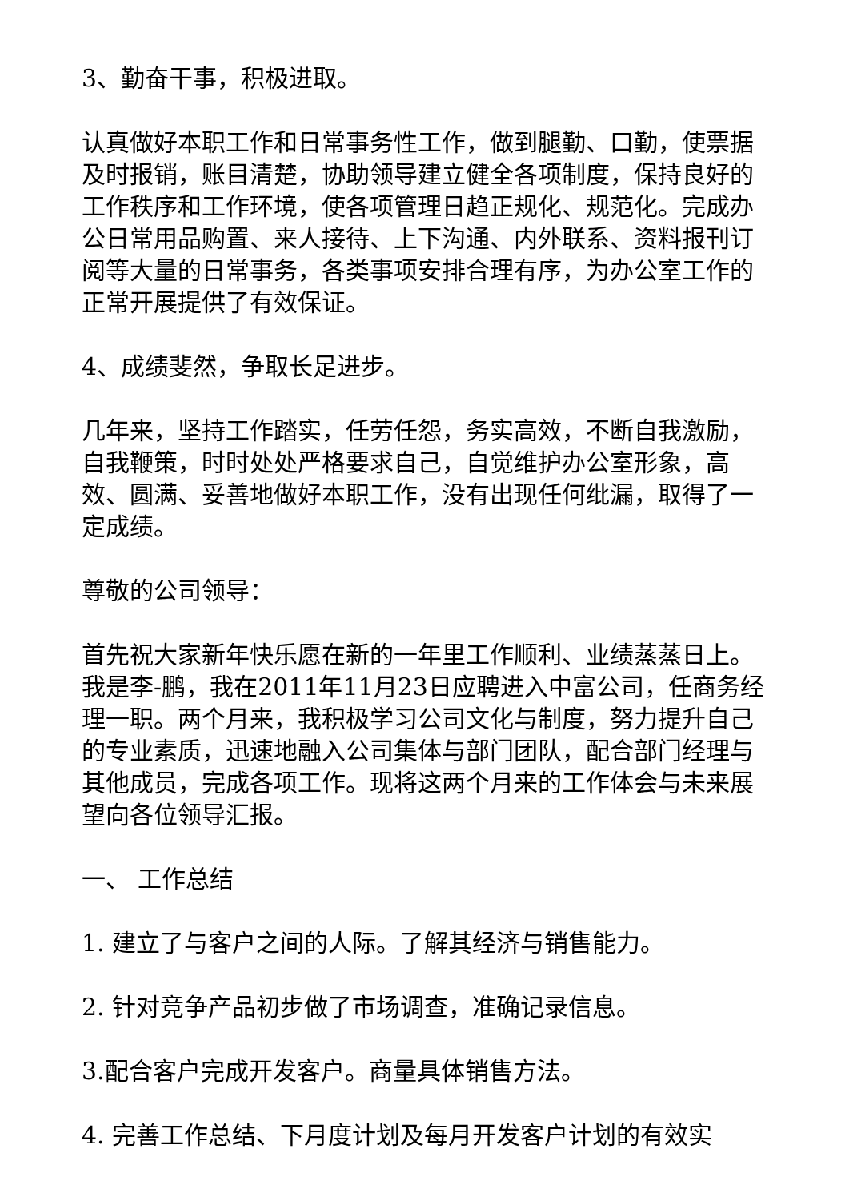3、勤奋干事，积极进取。
认真做好本职工作和日常事务性工作，做到腿勤、口勤，使票据及时报销，账目清楚，协助领导建立健全各项制度，保持良好的工作秩序和工作环境，使各项管理日趋正规化、规范化。完成办公日常用品购置、来人接待、上下沟通、内外联系、资料报刊订阅等大量的日常事务，各类事项安排合理有序，为办公室工作的正常开展提供了有效保证。
4、成绩斐然，争取长足进步。
几年来，坚持工作踏实，任劳任怨，务实高效，不断自我激励，自我鞭策，时时处处严格要求自己，自觉维护办公室形象，高效、圆满、妥善地做好本职工作，没有出现任何纰漏，取得了一定成绩。
尊敬的公司领导：
首先祝大家新年快乐愿在新的一年里工作顺利、业绩蒸蒸日上。 我是李-鹏，我在2011年11月23日应聘进入中富公司，任商务经理一职。两个月来，我积极学习公司文化与制度，努力提升自己的专业素质，迅速地融入公司集体与部门团队，配合部门经理与其他成员，完成各项工作。现将这两个月来的工作体会与未来展望向各位领导汇报。
一、 工作总结
1. 建立了与客户之间的人际。了解其经济与销售能力。
2. 针对竞争产品初步做了市场调查，准确记录信息。
3.配合客户完成开发客户。商量具体销售方法。
4. 完善工作总结、下月度计划及每月开发客户计划的有效实